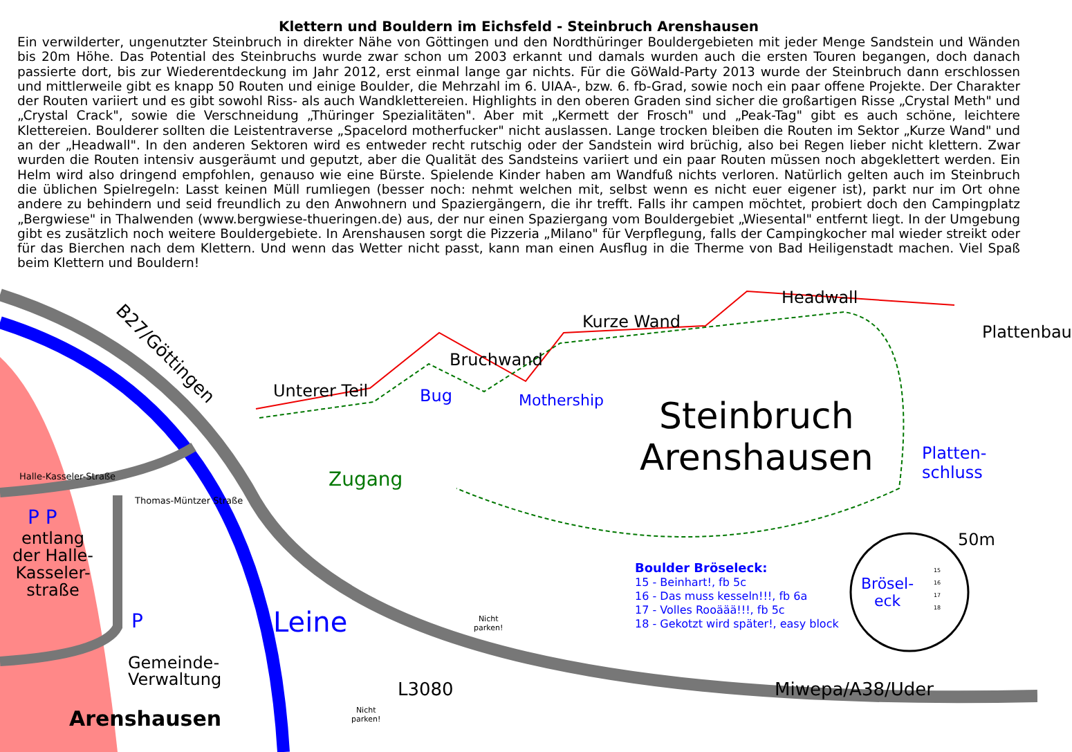Klettern und Bouldern im Eichsfeld - Steinbruch Arenshausen
Ein verwilderter, ungenutzter Steinbruch in direkter Nähe von Göttingen und den Nordthüringer Bouldergebieten mit jeder Menge Sandstein und Wänden bis 20m Höhe. Das Potential des Steinbruchs wurde zwar schon um 2003 erkannt und damals wurden auch die ersten Touren begangen, doch danach passierte dort, bis zur Wiederentdeckung im Jahr 2012, erst einmal lange gar nichts. Für die GöWald-Party 2013 wurde der Steinbruch dann erschlossen und mittlerweile gibt es knapp 50 Routen und einige Boulder, die Mehrzahl im 6. UIAA-, bzw. 6. fb-Grad, sowie noch ein paar offene Projekte. Der Charakter der Routen variiert und es gibt sowohl Riss- als auch Wandklettereien. Highlights in den oberen Graden sind sicher die großartigen Risse „Crystal Meth" und „Crystal Crack", sowie die Verschneidung „Thüringer Spezialitäten". Aber mit „Kermett der Frosch" und „Peak-Tag" gibt es auch schöne, leichtere Klettereien. Boulderer sollten die Leistentraverse „Spacelord motherfucker" nicht auslassen. Lange trocken bleiben die Routen im Sektor „Kurze Wand" und an der „Headwall". In den anderen Sektoren wird es entweder recht rutschig oder der Sandstein wird brüchig, also bei Regen lieber nicht klettern. Zwar wurden die Routen intensiv ausgeräumt und geputzt, aber die Qualität des Sandsteins variiert und ein paar Routen müssen noch abgeklettert werden. Ein Helm wird also dringend empfohlen, genauso wie eine Bürste. Spielende Kinder haben am Wandfuß nichts verloren. Natürlich gelten auch im Steinbruch die üblichen Spielregeln: Lasst keinen Müll rumliegen (besser noch: nehmt welchen mit, selbst wenn es nicht euer eigener ist), parkt nur im Ort ohne andere zu behindern und seid freundlich zu den Anwohnern und Spaziergängern, die ihr trefft. Falls ihr campen möchtet, probiert doch den Campingplatz „Bergwiese" in Thalwenden (www.bergwiese-thueringen.de) aus, der nur einen Spaziergang vom Bouldergebiet „Wiesental" entfernt liegt. In der Umgebung gibt es zusätzlich noch weitere Bouldergebiete. In Arenshausen sorgt die Pizzeria „Milano" für Verpflegung, falls der Campingkocher mal wieder streikt oder für das Bierchen nach dem Klettern. Und wenn das Wetter nicht passt, kann man einen Ausflug in die Therme von Bad Heiligenstadt machen. Viel Spaß beim Klettern und Bouldern!
B27/Göttingen
Unterer Teil
Bruchwand
Kurze Wand
Headwall
Plattenbau
Bug Mothership
Steinbruch
Arenshausen
Platten-
schluss
Zugang
Halle-Kasseler-Straße
P P
entlang
der Halle-
Kasseler-
straße
Thomas-Müntzer Straße
P
Gemeinde-
Verwaltung
Arenshausen
Leine
L3080
Nicht
parken!
Nicht
parken!
Miwepa/A38/Uder
Boulder Bröseleck:
15 - Beinhart!, fb 5c
16 - Das muss kesseln!!!, fb 6a
17 - Volles Rooäää!!!, fb 5c
18 - Gekotzt wird später!, easy block
Brösel-
eck
15
16
17
18
50m